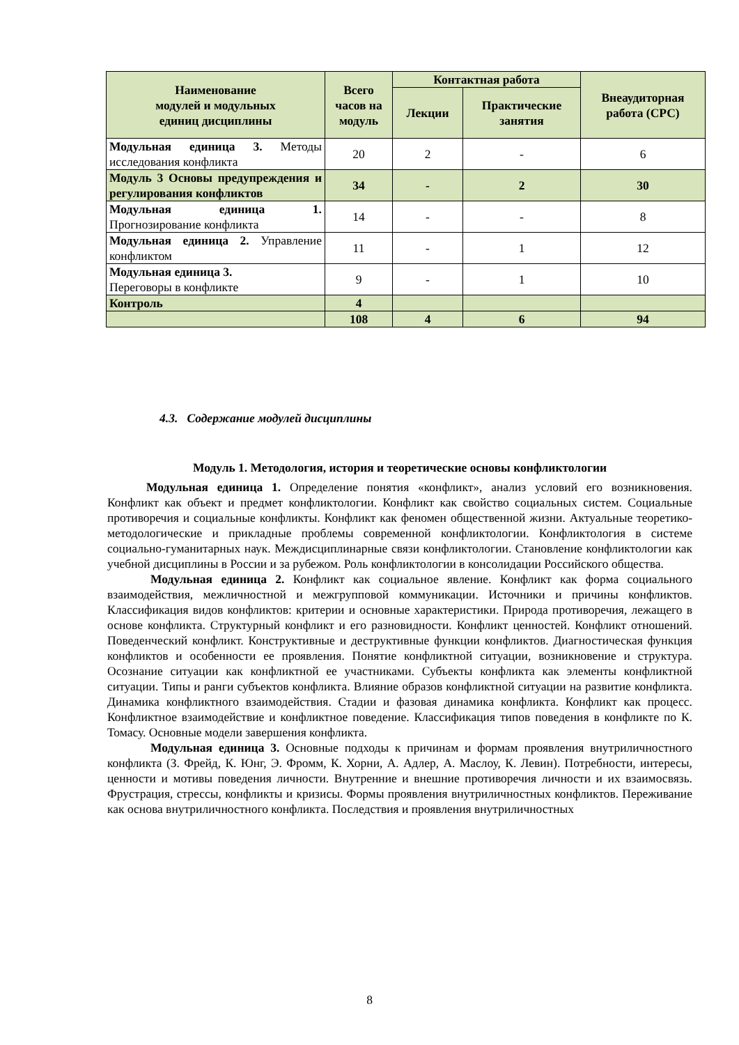| Наименование модулей и модульных единиц дисциплины | Всего часов на модуль | Контактная работа | | Внеаудиторная работа (СРС) |
| --- | --- | --- | --- | --- |
| | | Лекции | Практические занятия | |
| Модульная единица 3. Методы исследования конфликта | 20 | 2 | - | 6 |
| Модуль 3 Основы предупреждения и регулирования конфликтов | 34 | - | 2 | 30 |
| Модульная единица 1. Прогнозирование конфликта | 14 | - | - | 8 |
| Модульная единица 2. Управление конфликтом | 11 | - | 1 | 12 |
| Модульная единица 3. Переговоры в конфликте | 9 | - | 1 | 10 |
| Контроль | 4 | | | |
| | 108 | 4 | 6 | 94 |
4.3. Содержание модулей дисциплины
Модуль 1. Методология, история и теоретические основы конфликтологии
Модульная единица 1. Определение понятия «конфликт», анализ условий его возникновения. Конфликт как объект и предмет конфликтологии. Конфликт как свойство социальных систем. Социальные противоречия и социальные конфликты. Конфликт как феномен общественной жизни. Актуальные теоретико-методологические и прикладные проблемы современной конфликтологии. Конфликтология в системе социально-гуманитарных наук. Междисциплинарные связи конфликтологии. Становление конфликтологии как учебной дисциплины в России и за рубежом. Роль конфликтологии в консолидации Российского общества.
Модульная единица 2. Конфликт как социальное явление. Конфликт как форма социального взаимодействия, межличностной и межгрупповой коммуникации. Источники и причины конфликтов. Классификация видов конфликтов: критерии и основные характеристики. Природа противоречия, лежащего в основе конфликта. Структурный конфликт и его разновидности. Конфликт ценностей. Конфликт отношений. Поведенческий конфликт. Конструктивные и деструктивные функции конфликтов. Диагностическая функция конфликтов и особенности ее проявления. Понятие конфликтной ситуации, возникновение и структура. Осознание ситуации как конфликтной ее участниками. Субъекты конфликта как элементы конфликтной ситуации. Типы и ранги субъектов конфликта. Влияние образов конфликтной ситуации на развитие конфликта. Динамика конфликтного взаимодействия. Стадии и фазовая динамика конфликта. Конфликт как процесс. Конфликтное взаимодействие и конфликтное поведение. Классификация типов поведения в конфликте по К. Томасу. Основные модели завершения конфликта.
Модульная единица 3. Основные подходы к причинам и формам проявления внутриличностного конфликта (З. Фрейд, К. Юнг, Э. Фромм, К. Хорни, А. Адлер, А. Маслоу, К. Левин). Потребности, интересы, ценности и мотивы поведения личности. Внутренние и внешние противоречия личности и их взаимосвязь. Фрустрация, стрессы, конфликты и кризисы. Формы проявления внутриличностных конфликтов. Переживание как основа внутриличностного конфликта. Последствия и проявления внутриличностных
8